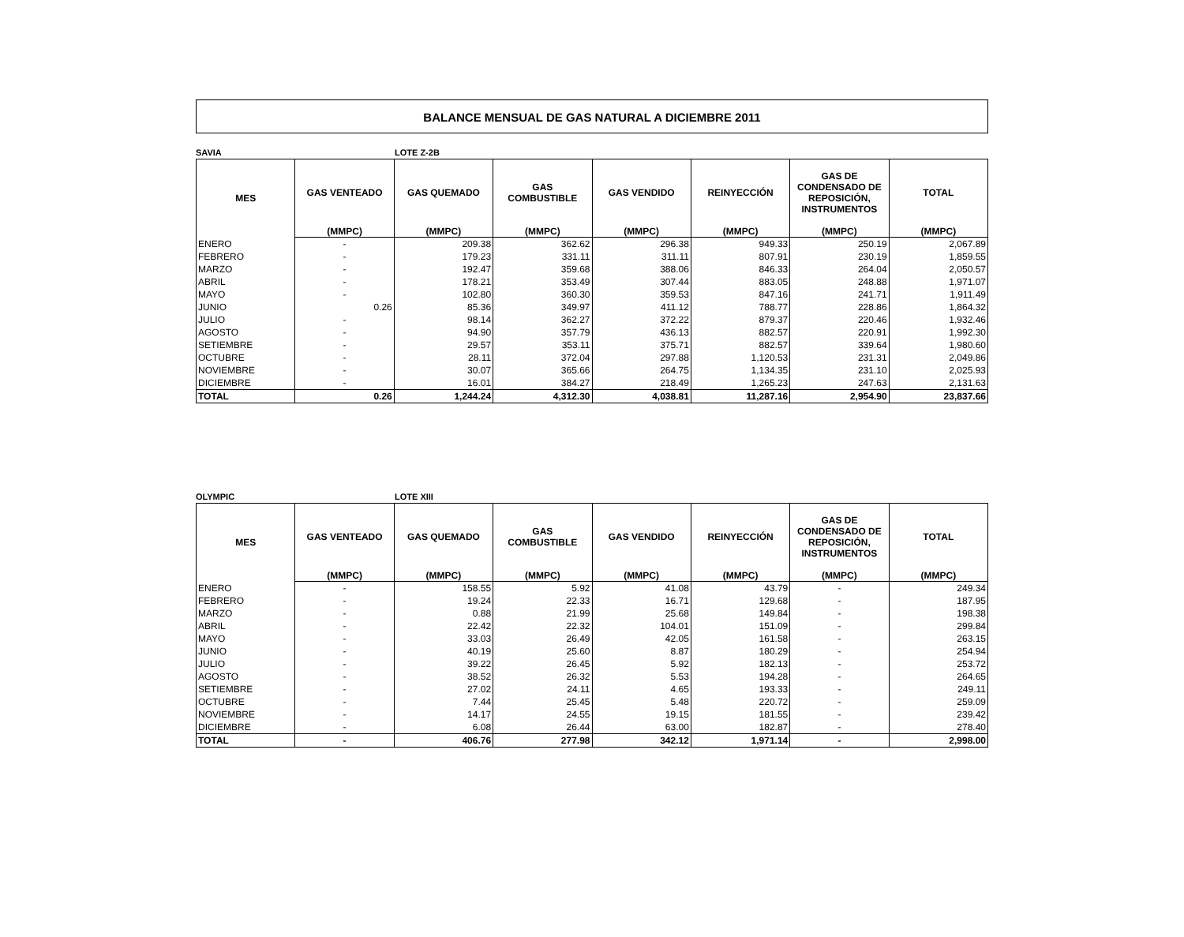BALANCE MENSUAL DE GAS NATURAL A DICIEMBRE 2011
SAVIA LOTE Z-2B
| MES | GAS VENTEADO | GAS QUEMADO | GAS COMBUSTIBLE | GAS VENDIDO | REINYECCIÓN | GAS DE CONDENSADO DE REPOSICIÓN, INSTRUMENTOS | TOTAL |
| --- | --- | --- | --- | --- | --- | --- | --- |
| | (MMPC) | (MMPC) | (MMPC) | (MMPC) | (MMPC) | (MMPC) | (MMPC) |
| ENERO | - | 209.38 | 362.62 | 296.38 | 949.33 | 250.19 | 2,067.89 |
| FEBRERO | - | 179.23 | 331.11 | 311.11 | 807.91 | 230.19 | 1,859.55 |
| MARZO | - | 192.47 | 359.68 | 388.06 | 846.33 | 264.04 | 2,050.57 |
| ABRIL | - | 178.21 | 353.49 | 307.44 | 883.05 | 248.88 | 1,971.07 |
| MAYO | - | 102.80 | 360.30 | 359.53 | 847.16 | 241.71 | 1,911.49 |
| JUNIO | 0.26 | 85.36 | 349.97 | 411.12 | 788.77 | 228.86 | 1,864.32 |
| JULIO | - | 98.14 | 362.27 | 372.22 | 879.37 | 220.46 | 1,932.46 |
| AGOSTO | - | 94.90 | 357.79 | 436.13 | 882.57 | 220.91 | 1,992.30 |
| SETIEMBRE | - | 29.57 | 353.11 | 375.71 | 882.57 | 339.64 | 1,980.60 |
| OCTUBRE | - | 28.11 | 372.04 | 297.88 | 1,120.53 | 231.31 | 2,049.86 |
| NOVIEMBRE | - | 30.07 | 365.66 | 264.75 | 1,134.35 | 231.10 | 2,025.93 |
| DICIEMBRE | - | 16.01 | 384.27 | 218.49 | 1,265.23 | 247.63 | 2,131.63 |
| TOTAL | 0.26 | 1,244.24 | 4,312.30 | 4,038.81 | 11,287.16 | 2,954.90 | 23,837.66 |
OLYMPIC LOTE XIII
| MES | GAS VENTEADO | GAS QUEMADO | GAS COMBUSTIBLE | GAS VENDIDO | REINYECCIÓN | GAS DE CONDENSADO DE REPOSICIÓN, INSTRUMENTOS | TOTAL |
| --- | --- | --- | --- | --- | --- | --- | --- |
| | (MMPC) | (MMPC) | (MMPC) | (MMPC) | (MMPC) | (MMPC) | (MMPC) |
| ENERO | - | 158.55 | 5.92 | 41.08 | 43.79 | - | 249.34 |
| FEBRERO | - | 19.24 | 22.33 | 16.71 | 129.68 | - | 187.95 |
| MARZO | - | 0.88 | 21.99 | 25.68 | 149.84 | - | 198.38 |
| ABRIL | - | 22.42 | 22.32 | 104.01 | 151.09 | - | 299.84 |
| MAYO | - | 33.03 | 26.49 | 42.05 | 161.58 | - | 263.15 |
| JUNIO | - | 40.19 | 25.60 | 8.87 | 180.29 | - | 254.94 |
| JULIO | - | 39.22 | 26.45 | 5.92 | 182.13 | - | 253.72 |
| AGOSTO | - | 38.52 | 26.32 | 5.53 | 194.28 | - | 264.65 |
| SETIEMBRE | - | 27.02 | 24.11 | 4.65 | 193.33 | - | 249.11 |
| OCTUBRE | - | 7.44 | 25.45 | 5.48 | 220.72 | - | 259.09 |
| NOVIEMBRE | - | 14.17 | 24.55 | 19.15 | 181.55 | - | 239.42 |
| DICIEMBRE | - | 6.08 | 26.44 | 63.00 | 182.87 | - | 278.40 |
| TOTAL | - | 406.76 | 277.98 | 342.12 | 1,971.14 | - | 2,998.00 |